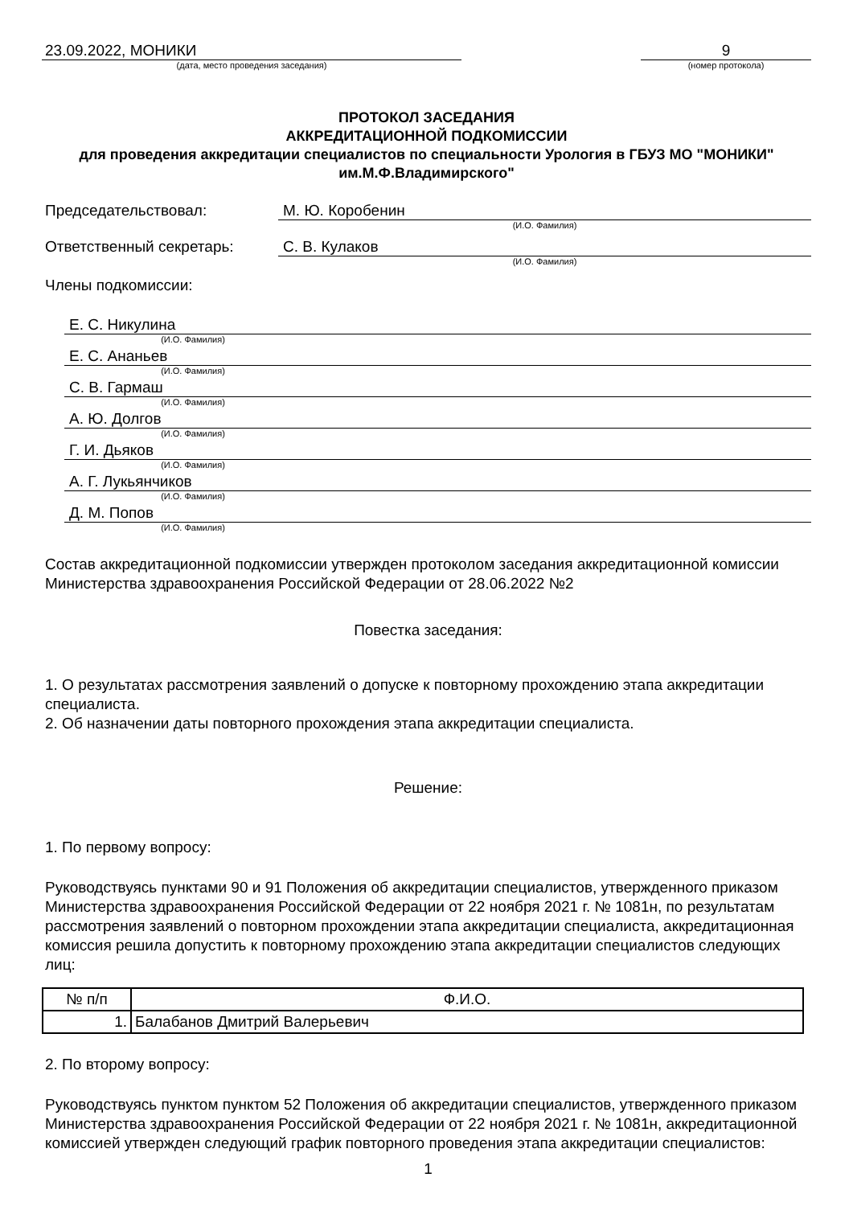23.09.2022, МОНИКИ
(дата, место проведения заседания)
9
(номер протокола)
ПРОТОКОЛ ЗАСЕДАНИЯ
АККРЕДИТАЦИОННОЙ ПОДКОМИССИИ
для проведения аккредитации специалистов по специальности Урология в ГБУЗ МО "МОНИКИ" им.М.Ф.Владимирского"
Председательствовал: М. Ю. Коробенин
(И.О. Фамилия)
Ответственный секретарь: С. В. Кулаков
(И.О. Фамилия)
Члены подкомиссии:
Е. С. Никулина
(И.О. Фамилия)
Е. С. Ананьев
(И.О. Фамилия)
С. В. Гармаш
(И.О. Фамилия)
А. Ю. Долгов
(И.О. Фамилия)
Г. И. Дьяков
(И.О. Фамилия)
А. Г. Лукьянчиков
(И.О. Фамилия)
Д. М. Попов
(И.О. Фамилия)
Состав аккредитационной подкомиссии утвержден протоколом заседания аккредитационной комиссии Министерства здравоохранения Российской Федерации от 28.06.2022 №2
Повестка заседания:
1. О результатах рассмотрения заявлений о допуске к повторному прохождению этапа аккредитации специалиста.
2. Об назначении даты повторного прохождения этапа аккредитации специалиста.
Решение:
1. По первому вопросу:
Руководствуясь пунктами 90 и 91 Положения об аккредитации специалистов, утвержденного приказом Министерства здравоохранения Российской Федерации от 22 ноября 2021 г. № 1081н, по результатам рассмотрения заявлений о повторном прохождении этапа аккредитации специалиста, аккредитационная комиссия решила допустить к повторному прохождению этапа аккредитации специалистов следующих лиц:
| № п/п | Ф.И.О. |
| --- | --- |
| 1. | Балабанов Дмитрий Валерьевич |
2. По второму вопросу:
Руководствуясь пунктом пунктом 52 Положения об аккредитации специалистов, утвержденного приказом Министерства здравоохранения Российской Федерации от 22 ноября 2021 г. № 1081н, аккредитационной комиссией утвержден следующий график повторного проведения этапа аккредитации специалистов:
1